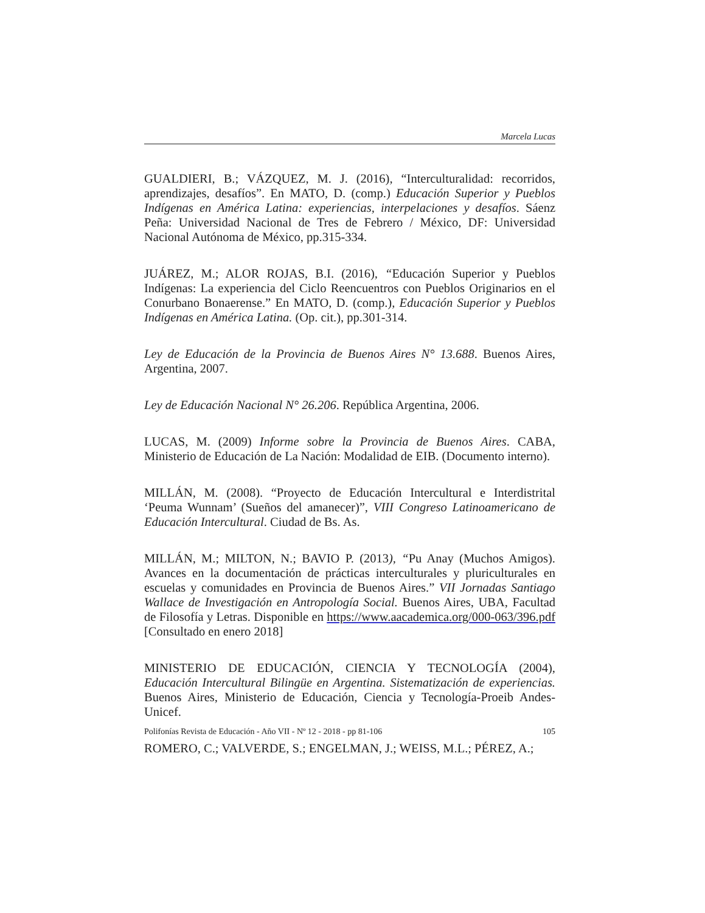Marcela Lucas
GUALDIERI, B.; VÁZQUEZ, M. J. (2016), “Interculturalidad: recorridos, aprendizajes, desafíos”. En MATO, D. (comp.) Educación Superior y Pueblos Indígenas en América Latina: experiencias, interpelaciones y desafíos. Sáenz Peña: Universidad Nacional de Tres de Febrero / México, DF: Universidad Nacional Autónoma de México, pp.315-334.
JUÁREZ, M.; ALOR ROJAS, B.I. (2016), “Educación Superior y Pueblos Indígenas: La experiencia del Ciclo Reencuentros con Pueblos Originarios en el Conurbano Bonaerense.” En MATO, D. (comp.), Educación Superior y Pueblos Indígenas en América Latina. (Op. cit.), pp.301-314.
Ley de Educación de la Provincia de Buenos Aires N° 13.688. Buenos Aires, Argentina, 2007.
Ley de Educación Nacional N° 26.206. República Argentina, 2006.
LUCAS, M. (2009) Informe sobre la Provincia de Buenos Aires. CABA, Ministerio de Educación de La Nación: Modalidad de EIB. (Documento interno).
MILLÁN, M. (2008). “Proyecto de Educación Intercultural e Interdistrital ‘Peuma Wunnam’ (Sueños del amanecer)”, VIII Congreso Latinoamericano de Educación Intercultural. Ciudad de Bs. As.
MILLÁN, M.; MILTON, N.; BAVIO P. (2013), “Pu Anay (Muchos Amigos). Avances en la documentación de prácticas interculturales y pluriculturales en escuelas y comunidades en Provincia de Buenos Aires.” VII Jornadas Santiago Wallace de Investigación en Antropología Social. Buenos Aires, UBA, Facultad de Filosofía y Letras. Disponible en https://www.aacademica.org/000-063/396.pdf [Consultado en enero 2018]
MINISTERIO DE EDUCACIÓN, CIENCIA Y TECNOLOGÍA (2004), Educación Intercultural Bilingüe en Argentina. Sistematización de experiencias. Buenos Aires, Ministerio de Educación, Ciencia y Tecnología-Proeib Andes-Unicef.
ROMERO, C.; VALVERDE, S.; ENGELMAN, J.; WEISS, M.L.; PÉREZ, A.;
Polifonías Revista de Educación - Año VII - Nº 12 - 2018 - pp 81-106 105